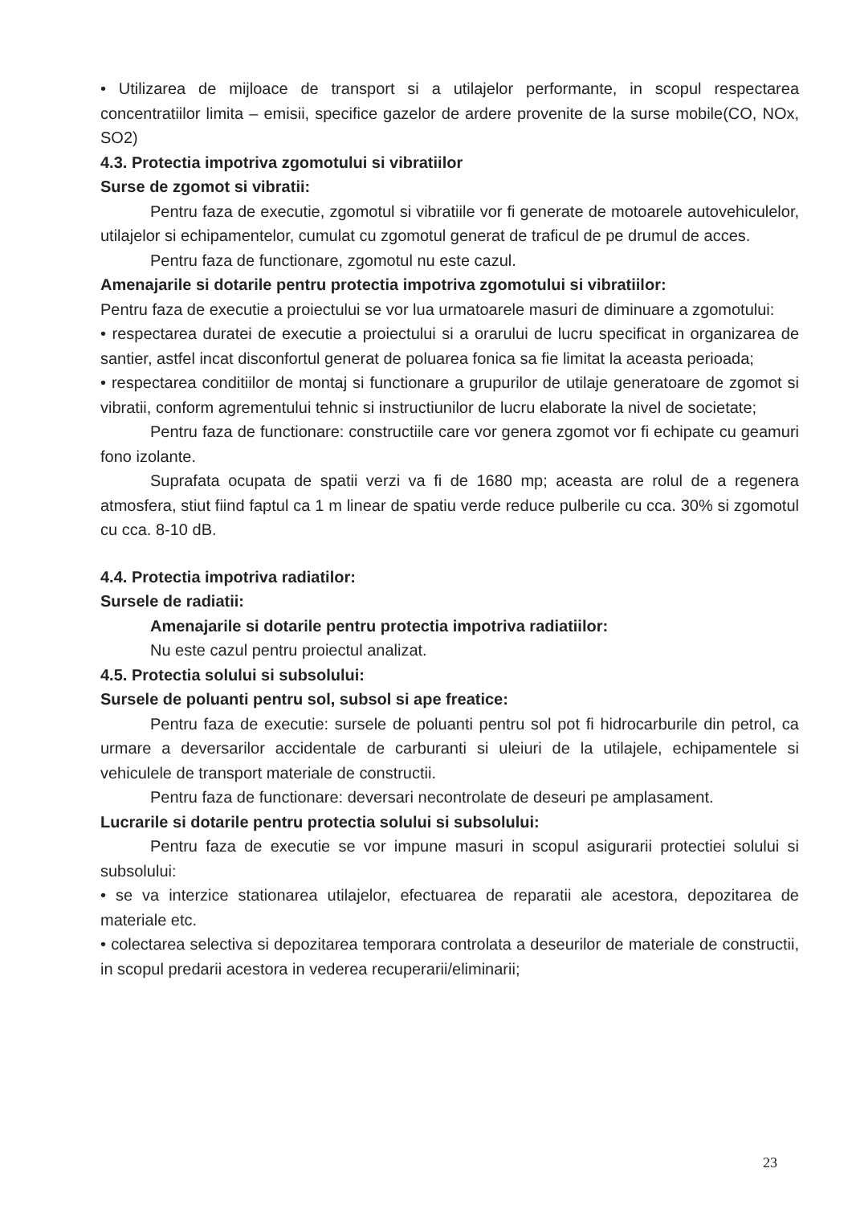• Utilizarea de mijloace de transport si a utilajelor performante, in scopul respectarea concentratiilor limita – emisii, specifice gazelor de ardere provenite de la surse mobile(CO, NOx, SO2)
4.3. Protectia impotriva zgomotului si vibratiilor
Surse de zgomot si vibratii:
Pentru faza de executie, zgomotul si vibratiile vor fi generate de motoarele autovehiculelor, utilajelor si echipamentelor, cumulat cu zgomotul generat de traficul de pe drumul de acces.
Pentru faza de functionare, zgomotul nu este cazul.
Amenajarile si dotarile pentru protectia impotriva zgomotului si vibratiilor:
Pentru faza de executie a proiectului se vor lua urmatoarele masuri de diminuare a zgomotului:
• respectarea duratei de executie a proiectului si a orarului de lucru specificat in organizarea de santier, astfel incat disconfortul generat de poluarea fonica sa fie limitat la aceasta perioada;
• respectarea conditiilor de montaj si functionare a grupurilor de utilaje generatoare de zgomot si vibratii, conform agrementului tehnic si instructiunilor de lucru elaborate la nivel de societate;
Pentru faza de functionare: constructiile care vor genera zgomot vor fi echipate cu geamuri fono izolante.
Suprafata ocupata de spatii verzi va fi de 1680 mp; aceasta are rolul de a regenera atmosfera, stiut fiind faptul ca 1 m linear de spatiu verde reduce pulberile cu cca. 30% si zgomotul cu cca. 8-10 dB.
4.4. Protectia impotriva radiatilor:
Sursele de radiatii:
Amenajarile si dotarile pentru protectia impotriva radiatiilor:
Nu este cazul pentru proiectul analizat.
4.5. Protectia solului si subsolului:
Sursele de poluanti pentru sol, subsol si ape freatice:
Pentru faza de executie: sursele de poluanti pentru sol pot fi hidrocarburile din petrol, ca urmare a deversarilor accidentale de carburanti si uleiuri de la utilajele, echipamentele si vehiculele de transport materiale de constructii.
Pentru faza de functionare: deversari necontrolate de deseuri pe amplasament.
Lucrarile si dotarile pentru protectia solului si subsolului:
Pentru faza de executie se vor impune masuri in scopul asigurarii protectiei solului si subsolului:
• se va interzice stationarea utilajelor, efectuarea de reparatii ale acestora, depozitarea de materiale etc.
• colectarea selectiva si depozitarea temporara controlata a deseurilor de materiale de constructii, in scopul predarii acestora in vederea recuperarii/eliminarii;
23